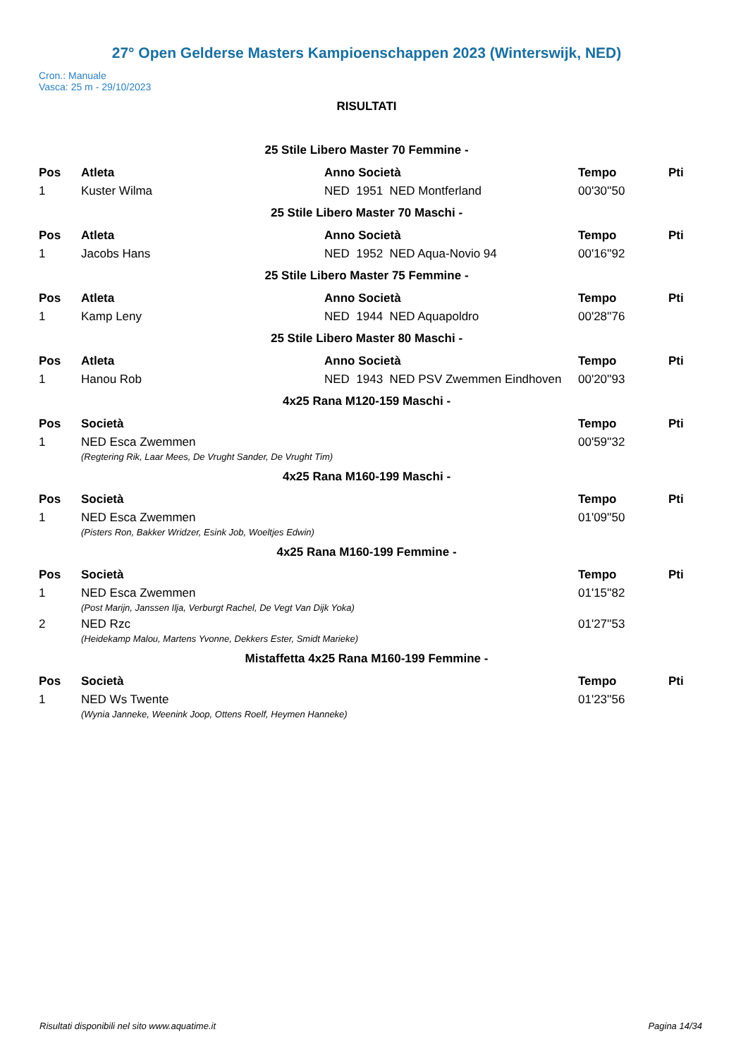27° Open Gelderse Masters Kampioenschappen 2023 (Winterswijk, NED)
Cron.: Manuale
Vasca: 25 m - 29/10/2023
RISULTATI
25 Stile Libero Master 70 Femmine -
| Pos | Atleta | | Anno Società | Tempo | Pti |
| --- | --- | --- | --- | --- | --- |
| 1 | Kuster Wilma | | NED 1951 NED Montferland | 00'30''50 | |
25 Stile Libero Master 70 Maschi -
| Pos | Atleta | | Anno Società | Tempo | Pti |
| --- | --- | --- | --- | --- | --- |
| 1 | Jacobs Hans | | NED 1952 NED Aqua-Novio 94 | 00'16''92 | |
25 Stile Libero Master 75 Femmine -
| Pos | Atleta | | Anno Società | Tempo | Pti |
| --- | --- | --- | --- | --- | --- |
| 1 | Kamp Leny | | NED 1944 NED Aquapoldro | 00'28''76 | |
25 Stile Libero Master 80 Maschi -
| Pos | Atleta | | Anno Società | Tempo | Pti |
| --- | --- | --- | --- | --- | --- |
| 1 | Hanou Rob | | NED 1943 NED PSV Zwemmen Eindhoven | 00'20''93 | |
4x25 Rana M120-159 Maschi -
| Pos | Società | Tempo | Pti |
| --- | --- | --- | --- |
| 1 | NED Esca Zwemmen (Regtering Rik, Laar Mees, De Vrught Sander, De Vrught Tim) | 00'59''32 | |
4x25 Rana M160-199 Maschi -
| Pos | Società | Tempo | Pti |
| --- | --- | --- | --- |
| 1 | NED Esca Zwemmen (Pisters Ron, Bakker Wridzer, Esink Job, Woeltjes Edwin) | 01'09''50 | |
4x25 Rana M160-199 Femmine -
| Pos | Società | Tempo | Pti |
| --- | --- | --- | --- |
| 1 | NED Esca Zwemmen (Post Marijn, Janssen Ilja, Verburgt Rachel, De Vegt Van Dijk Yoka) | 01'15''82 | |
| 2 | NED Rzc (Heidekamp Malou, Martens Yvonne, Dekkers Ester, Smidt Marieke) | 01'27''53 | |
Mistaffetta 4x25 Rana M160-199 Femmine -
| Pos | Società | Tempo | Pti |
| --- | --- | --- | --- |
| 1 | NED Ws Twente (Wynia Janneke, Weenink Joop, Ottens Roelf, Heymen Hanneke) | 01'23''56 | |
Risultati disponibili nel sito www.aquatime.it Pagina 14/34